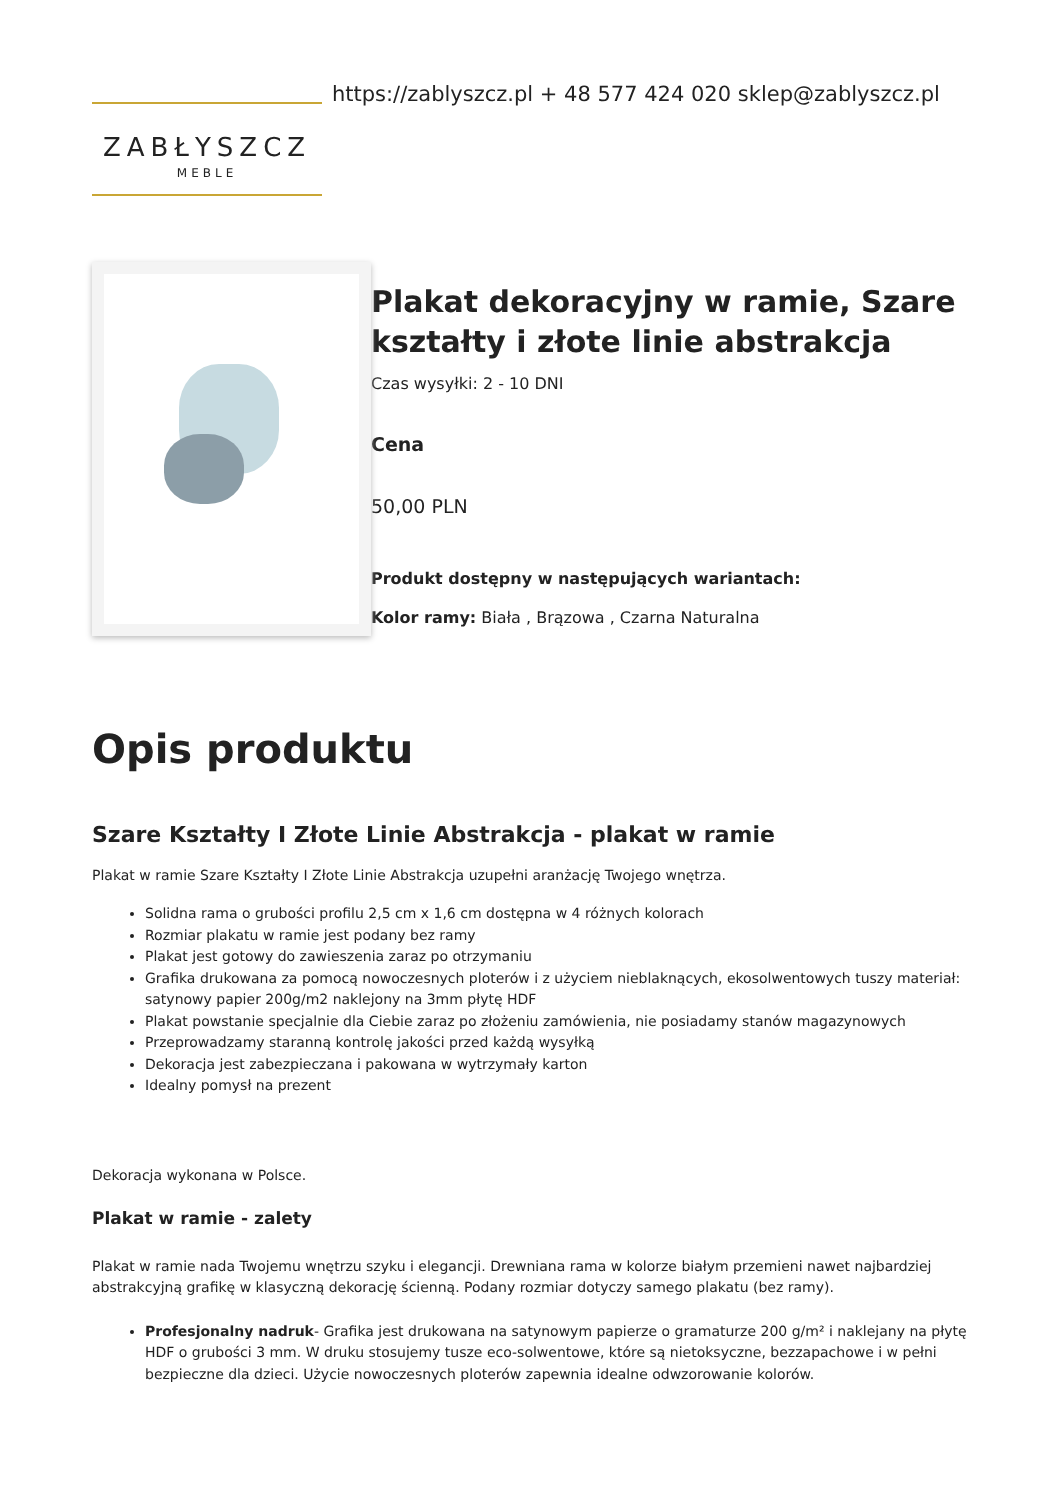ZABŁYSZCZ
MEBLE
https://zablyszcz.pl + 48 577 424 020 sklep@zablyszcz.pl
Plakat dekoracyjny w ramie, Szare kształty i złote linie abstrakcja
Czas wysyłki: 2 - 10 DNI
Cena
50,00 PLN
Produkt dostępny w następujących wariantach:
Kolor ramy: Biała , Brązowa , Czarna Naturalna
Opis produktu
Szare Kształty I Złote Linie Abstrakcja - plakat w ramie
Plakat w ramie Szare Kształty I Złote Linie Abstrakcja uzupełni aranżację Twojego wnętrza.
Solidna rama o grubości profilu 2,5 cm x 1,6 cm dostępna w 4 różnych kolorach
Rozmiar plakatu w ramie jest podany bez ramy
Plakat jest gotowy do zawieszenia zaraz po otrzymaniu
Grafika drukowana za pomocą nowoczesnych ploterów i z użyciem nieblaknących, ekosolwentowych tuszy materiał: satynowy papier 200g/m2 naklejony na 3mm płytę HDF
Plakat powstanie specjalnie dla Ciebie zaraz po złożeniu zamówienia, nie posiadamy stanów magazynowych
Przeprowadzamy staranną kontrolę jakości przed każdą wysyłką
Dekoracja jest zabezpieczana i pakowana w wytrzymały karton
Idealny pomysł na prezent
Dekoracja wykonana w Polsce.
Plakat w ramie - zalety
Plakat w ramie nada Twojemu wnętrzu szyku i elegancji. Drewniana rama w kolorze białym przemieni nawet najbardziej abstrakcyjną grafikę w klasyczną dekorację ścienną. Podany rozmiar dotyczy samego plakatu (bez ramy).
Profesjonalny nadruk- Grafika jest drukowana na satynowym papierze o gramaturze 200 g/m² i naklejany na płytę HDF o grubości 3 mm. W druku stosujemy tusze eco-solwentowe, które są nietoksyczne, bezzapachowe i w pełni bezpieczne dla dzieci. Użycie nowoczesnych ploterów zapewnia idealne odwzorowanie kolorów.